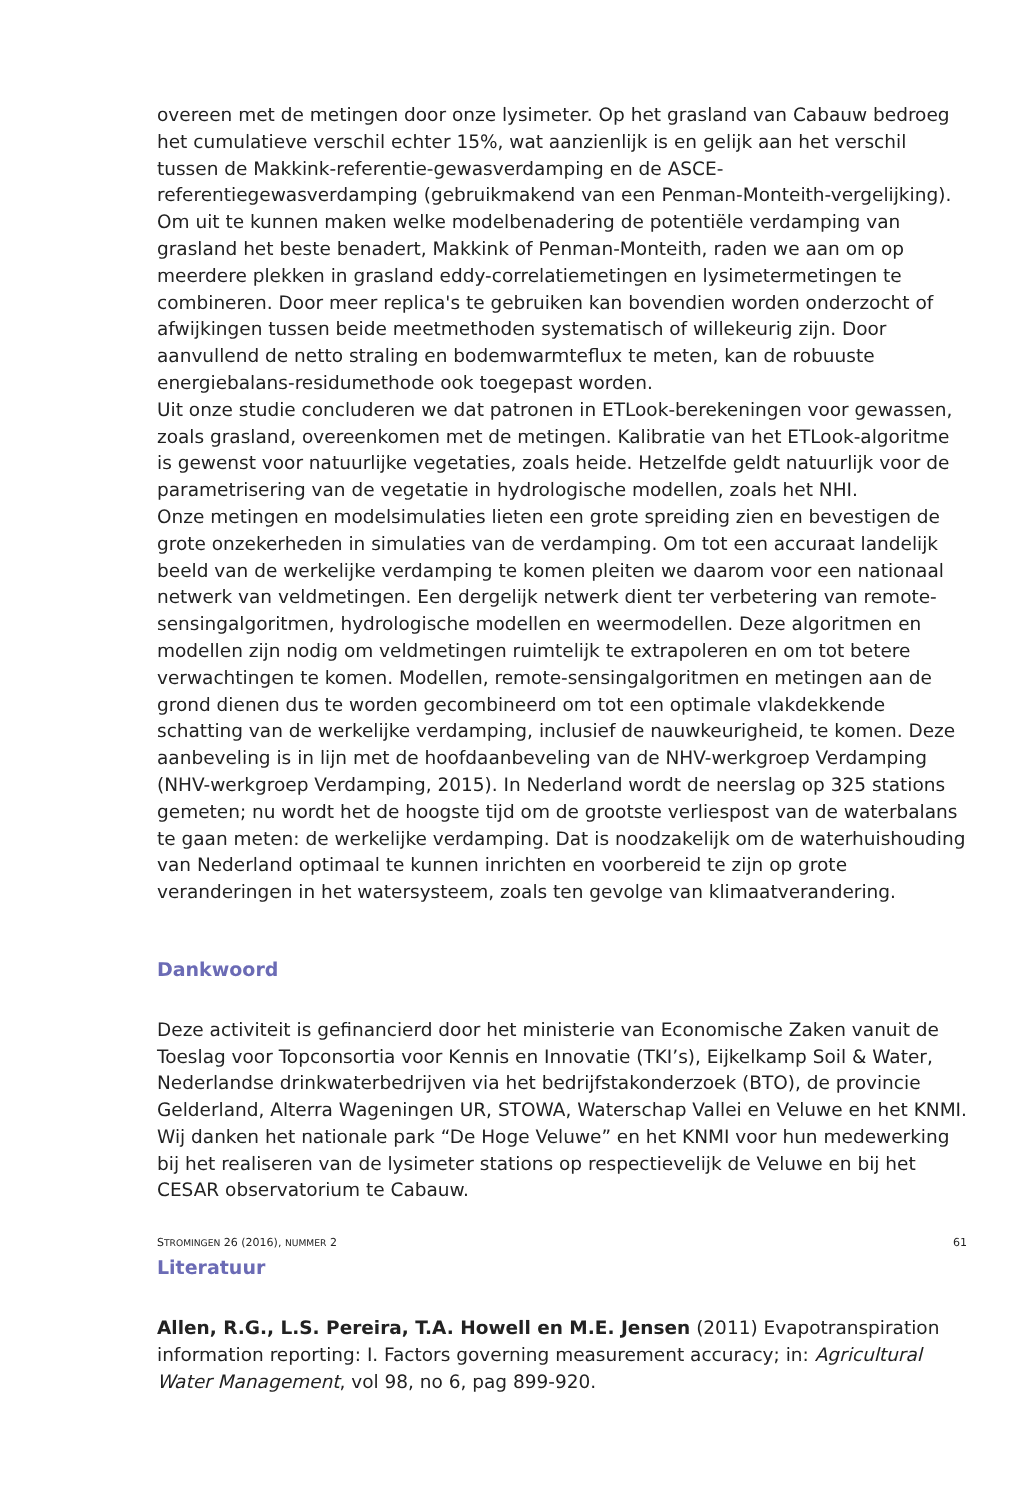overeen met de metingen door onze lysimeter. Op het grasland van Cabauw bedroeg het cumulatieve verschil echter 15%, wat aanzienlijk is en gelijk aan het verschil tussen de Makkink-referentie-gewasverdamping en de ASCE-referentiegewasverdamping (gebruikmakend van een Penman-Monteith-vergelijking). Om uit te kunnen maken welke modelbenadering de potentiële verdamping van grasland het beste benadert, Makkink of Penman-Monteith, raden we aan om op meerdere plekken in grasland eddy-correlatiemetingen en lysimetermetingen te combineren. Door meer replica's te gebruiken kan bovendien worden onderzocht of afwijkingen tussen beide meetmethoden systematisch of willekeurig zijn. Door aanvullend de netto straling en bodemwarmteflux te meten, kan de robuuste energiebalans-residumethode ook toegepast worden.
Uit onze studie concluderen we dat patronen in ETLook-berekeningen voor gewassen, zoals grasland, overeenkomen met de metingen. Kalibratie van het ETLook-algoritme is gewenst voor natuurlijke vegetaties, zoals heide. Hetzelfde geldt natuurlijk voor de parametrisering van de vegetatie in hydrologische modellen, zoals het NHI.
Onze metingen en modelsimulaties lieten een grote spreiding zien en bevestigen de grote onzekerheden in simulaties van de verdamping. Om tot een accuraat landelijk beeld van de werkelijke verdamping te komen pleiten we daarom voor een nationaal netwerk van veldmetingen. Een dergelijk netwerk dient ter verbetering van remote-sensingalgoritmen, hydrologische modellen en weermodellen. Deze algoritmen en modellen zijn nodig om veldmetingen ruimtelijk te extrapoleren en om tot betere verwachtingen te komen. Modellen, remote-sensingalgoritmen en metingen aan de grond dienen dus te worden gecombineerd om tot een optimale vlakdekkende schatting van de werkelijke verdamping, inclusief de nauwkeurigheid, te komen. Deze aanbeveling is in lijn met de hoofdaanbeveling van de NHV-werkgroep Verdamping (NHV-werkgroep Verdamping, 2015). In Nederland wordt de neerslag op 325 stations gemeten; nu wordt het de hoogste tijd om de grootste verliespost van de waterbalans te gaan meten: de werkelijke verdamping. Dat is noodzakelijk om de waterhuishouding van Nederland optimaal te kunnen inrichten en voorbereid te zijn op grote veranderingen in het watersysteem, zoals ten gevolge van klimaatverandering.
Dankwoord
Deze activiteit is gefinancierd door het ministerie van Economische Zaken vanuit de Toeslag voor Topconsortia voor Kennis en Innovatie (TKI’s), Eijkelkamp Soil & Water, Nederlandse drinkwaterbedrijven via het bedrijfstakonderzoek (BTO), de provincie Gelderland, Alterra Wageningen UR, STOWA, Waterschap Vallei en Veluwe en het KNMI. Wij danken het nationale park “De Hoge Veluwe” en het KNMI voor hun medewerking bij het realiseren van de lysimeter stations op respectievelijk de Veluwe en bij het CESAR observatorium te Cabauw.
Literatuur
Allen, R.G., L.S. Pereira, T.A. Howell en M.E. Jensen (2011) Evapotranspiration information reporting: I. Factors governing measurement accuracy; in: Agricultural Water Management, vol 98, no 6, pag 899-920.
STROMINGEN 26 (2016), NUMMER 2 61